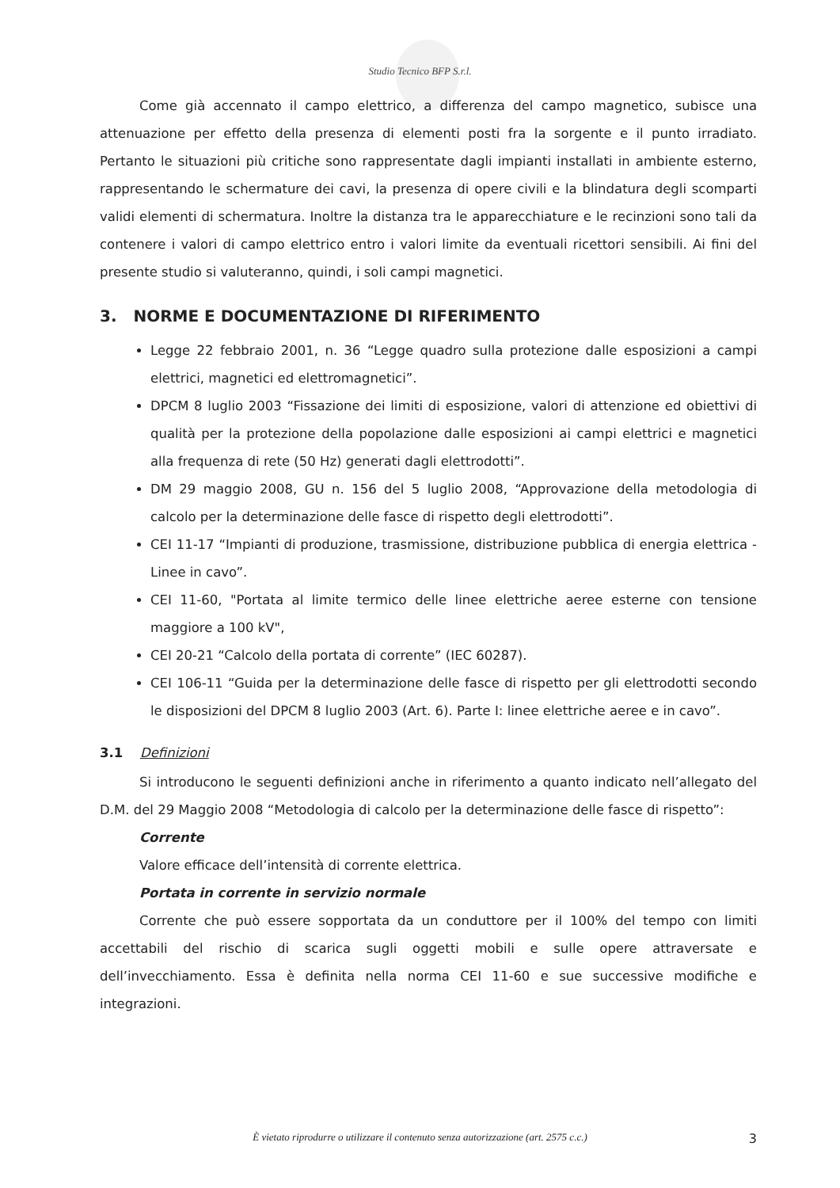Studio Tecnico BFP S.r.l.
Come già accennato il campo elettrico, a differenza del campo magnetico, subisce una attenuazione per effetto della presenza di elementi posti fra la sorgente e il punto irradiato. Pertanto le situazioni più critiche sono rappresentate dagli impianti installati in ambiente esterno, rappresentando le schermature dei cavi, la presenza di opere civili e la blindatura degli scomparti validi elementi di schermatura. Inoltre la distanza tra le apparecchiature e le recinzioni sono tali da contenere i valori di campo elettrico entro i valori limite da eventuali ricettori sensibili. Ai fini del presente studio si valuteranno, quindi, i soli campi magnetici.
3. NORME E DOCUMENTAZIONE DI RIFERIMENTO
Legge 22 febbraio 2001, n. 36 “Legge quadro sulla protezione dalle esposizioni a campi elettrici, magnetici ed elettromagnetici”.
DPCM 8 luglio 2003 “Fissazione dei limiti di esposizione, valori di attenzione ed obiettivi di qualità per la protezione della popolazione dalle esposizioni ai campi elettrici e magnetici alla frequenza di rete (50 Hz) generati dagli elettrodotti”.
DM 29 maggio 2008, GU n. 156 del 5 luglio 2008, “Approvazione della metodologia di calcolo per la determinazione delle fasce di rispetto degli elettrodotti”.
CEI 11-17 “Impianti di produzione, trasmissione, distribuzione pubblica di energia elettrica - Linee in cavo”.
CEI 11-60, "Portata al limite termico delle linee elettriche aeree esterne con tensione maggiore a 100 kV",
CEI 20-21 “Calcolo della portata di corrente” (IEC 60287).
CEI 106-11 “Guida per la determinazione delle fasce di rispetto per gli elettrodotti secondo le disposizioni del DPCM 8 luglio 2003 (Art. 6). Parte I: linee elettriche aeree e in cavo”.
3.1 Definizioni
Si introducono le seguenti definizioni anche in riferimento a quanto indicato nell’allegato del D.M. del 29 Maggio 2008 “Metodologia di calcolo per la determinazione delle fasce di rispetto”:
Corrente
Valore efficace dell’intensità di corrente elettrica.
Portata in corrente in servizio normale
Corrente che può essere sopportata da un conduttore per il 100% del tempo con limiti accettabili del rischio di scarica sugli oggetti mobili e sulle opere attraversate e dell’invecchiamento. Essa è definita nella norma CEI 11-60 e sue successive modifiche e integrazioni.
È vietato riprodurre o utilizzare il contenuto senza autorizzazione (art. 2575 c.c.) 3